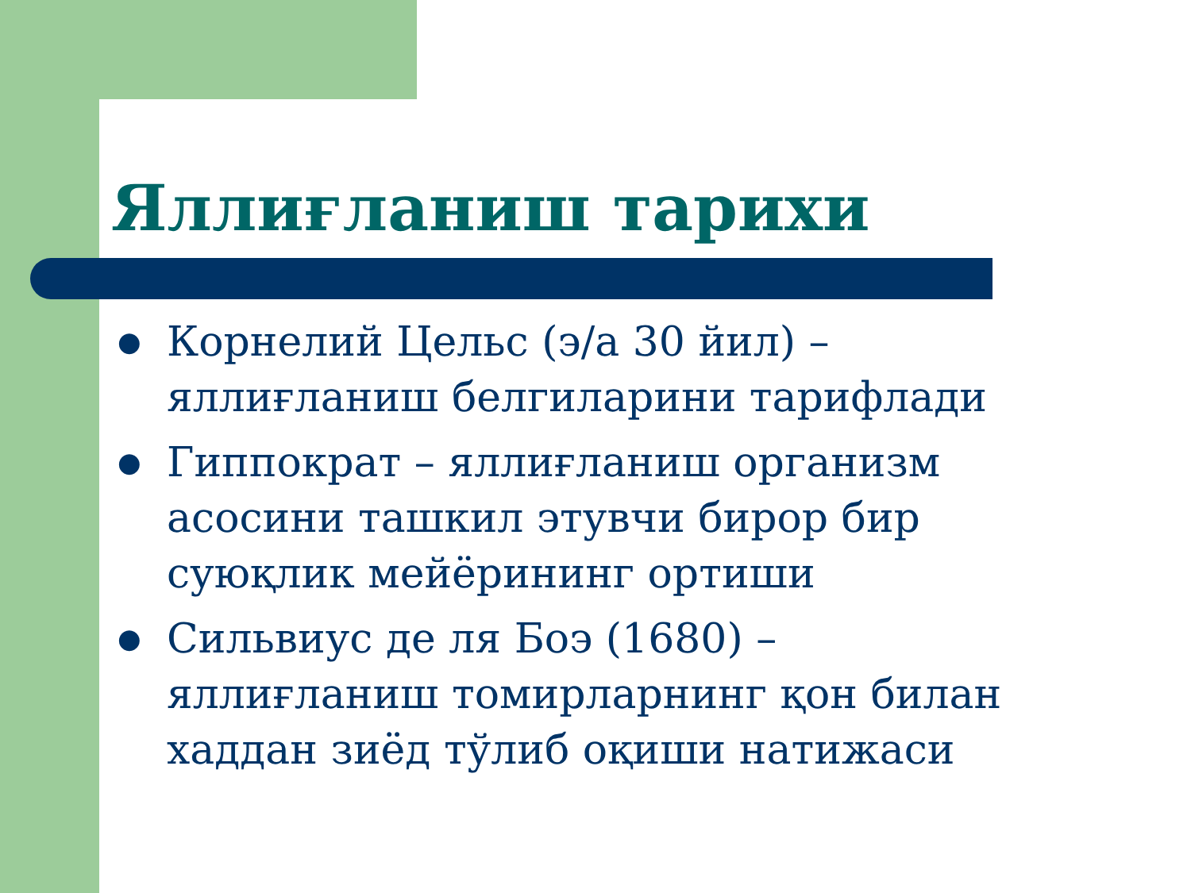Яллиғланиш тарихи
● Корнелий Цельс (э/а 30 йил) – яллиғланиш белгиларини тарифлади
● Гиппократ – яллиғланиш организм асосини ташкил этувчи бирор бир суюқлик мейёрининг ортиши
● Сильвиус де ля Боэ (1680) – яллиғланиш томирларнинг қон билан хаддан зиёд тўлиб оқиши натижаси